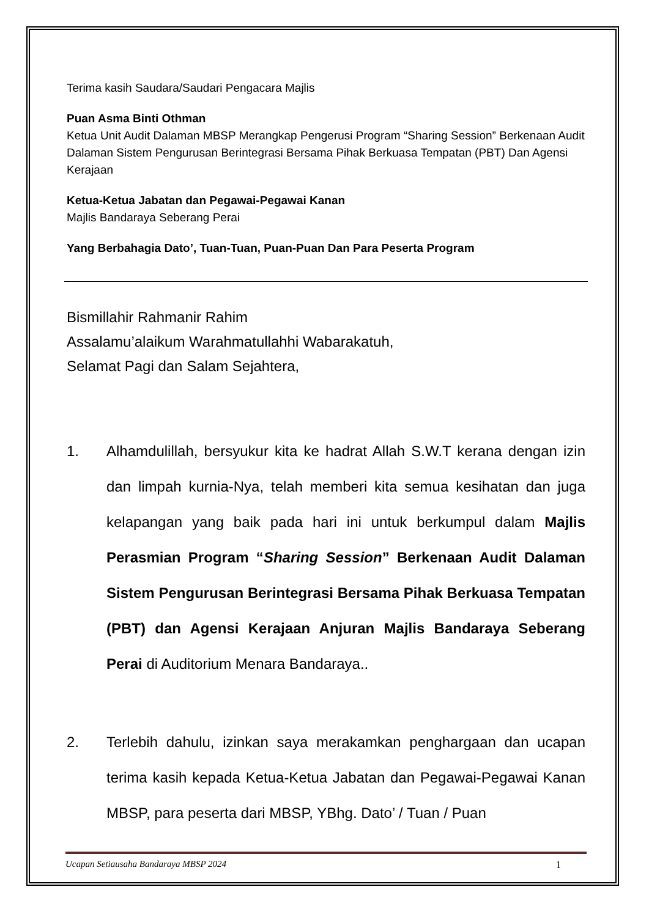Terima kasih Saudara/Saudari Pengacara Majlis
Puan Asma Binti Othman
Ketua Unit Audit Dalaman MBSP Merangkap Pengerusi Program “Sharing Session” Berkenaan Audit Dalaman Sistem Pengurusan Berintegrasi Bersama Pihak Berkuasa Tempatan (PBT) Dan Agensi Kerajaan
Ketua-Ketua Jabatan dan Pegawai-Pegawai Kanan
Majlis Bandaraya Seberang Perai
Yang Berbahagia Dato’, Tuan-Tuan, Puan-Puan Dan Para Peserta Program
Bismillahir Rahmanir Rahim
Assalamu’alaikum Warahmatullahhi Wabarakatuh,
Selamat Pagi dan Salam Sejahtera,
1. Alhamdulillah, bersyukur kita ke hadrat Allah S.W.T kerana dengan izin dan limpah kurnia-Nya, telah memberi kita semua kesihatan dan juga kelapangan yang baik pada hari ini untuk berkumpul dalam Majlis Perasmian Program “Sharing Session” Berkenaan Audit Dalaman Sistem Pengurusan Berintegrasi Bersama Pihak Berkuasa Tempatan (PBT) dan Agensi Kerajaan Anjuran Majlis Bandaraya Seberang Perai di Auditorium Menara Bandaraya..
2. Terlebih dahulu, izinkan saya merakamkan penghargaan dan ucapan terima kasih kepada Ketua-Ketua Jabatan dan Pegawai-Pegawai Kanan MBSP, para peserta dari MBSP, YBhg. Dato’ / Tuan / Puan
Ucapan Setiausaha Bandaraya MBSP 2024 1